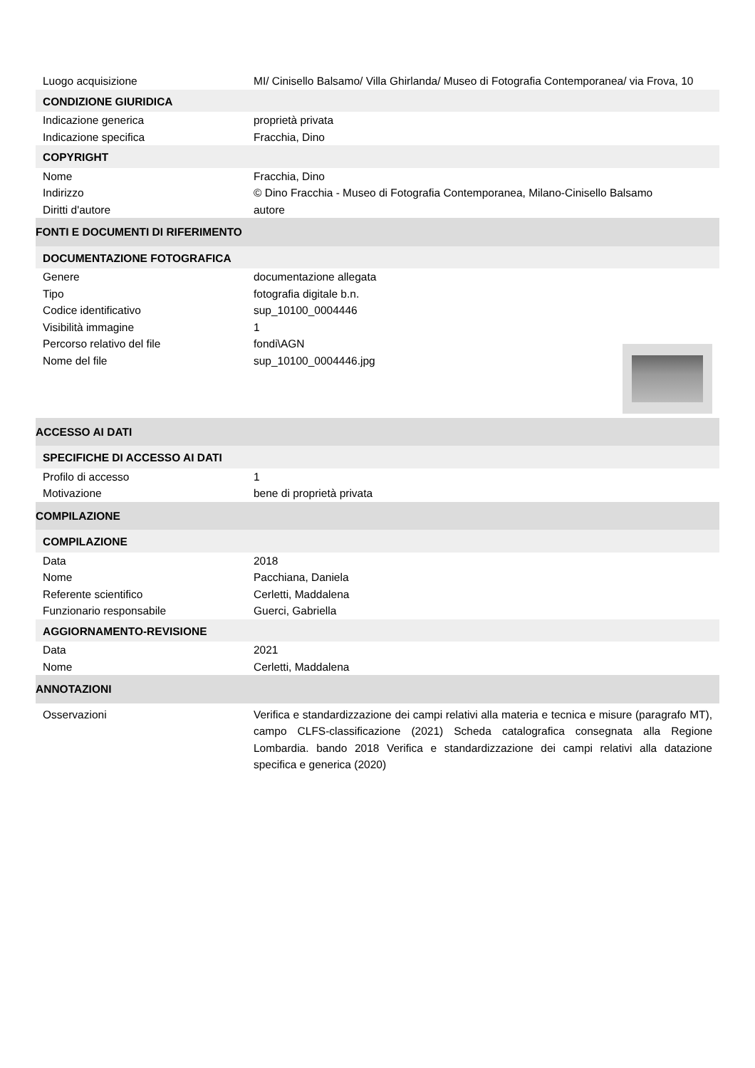| Luogo acquisizione | MI/ Cinisello Balsamo/ Villa Ghirlanda/ Museo di Fotografia Contemporanea/ via Frova, 10 |
| CONDIZIONE GIURIDICA | |
| Indicazione generica | proprietà privata |
| Indicazione specifica | Fracchia, Dino |
| COPYRIGHT | |
| Nome | Fracchia, Dino |
| Indirizzo | © Dino Fracchia - Museo di Fotografia Contemporanea, Milano-Cinisello Balsamo |
| Diritti d'autore | autore |
| FONTI E DOCUMENTI DI RIFERIMENTO | |
| DOCUMENTAZIONE FOTOGRAFICA | |
| Genere | documentazione allegata |
| Tipo | fotografia digitale b.n. |
| Codice identificativo | sup_10100_0004446 |
| Visibilità immagine | 1 |
| Percorso relativo del file | fondi\AGN |
| Nome del file | sup_10100_0004446.jpg |
| ACCESSO AI DATI | |
| SPECIFICHE DI ACCESSO AI DATI | |
| Profilo di accesso | 1 |
| Motivazione | bene di proprietà privata |
| COMPILAZIONE | |
| COMPILAZIONE | |
| Data | 2018 |
| Nome | Pacchiana, Daniela |
| Referente scientifico | Cerletti, Maddalena |
| Funzionario responsabile | Guerci, Gabriella |
| AGGIORNAMENTO-REVISIONE | |
| Data | 2021 |
| Nome | Cerletti, Maddalena |
| ANNOTAZIONI | |
| Osservazioni | Verifica e standardizzazione dei campi relativi alla materia e tecnica e misure (paragrafo MT), campo CLFS-classificazione (2021) Scheda catalografica consegnata alla Regione Lombardia. bando 2018 Verifica e standardizzazione dei campi relativi alla datazione specifica e generica (2020) |